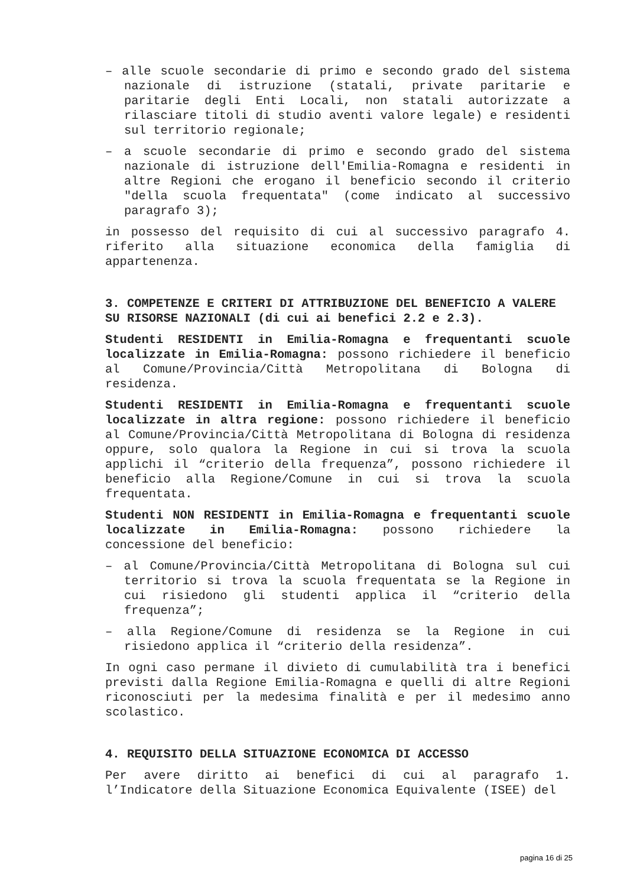– alle scuole secondarie di primo e secondo grado del sistema nazionale di istruzione (statali, private paritarie e paritarie degli Enti Locali, non statali autorizzate a rilasciare titoli di studio aventi valore legale) e residenti sul territorio regionale;
– a scuole secondarie di primo e secondo grado del sistema nazionale di istruzione dell'Emilia-Romagna e residenti in altre Regioni che erogano il beneficio secondo il criterio "della scuola frequentata" (come indicato al successivo paragrafo 3);
in possesso del requisito di cui al successivo paragrafo 4. riferito alla situazione economica della famiglia di appartenenza.
3. COMPETENZE E CRITERI DI ATTRIBUZIONE DEL BENEFICIO A VALERE SU RISORSE NAZIONALI (di cui ai benefici 2.2 e 2.3).
Studenti RESIDENTI in Emilia-Romagna e frequentanti scuole localizzate in Emilia-Romagna: possono richiedere il beneficio al Comune/Provincia/Città Metropolitana di Bologna di residenza.
Studenti RESIDENTI in Emilia-Romagna e frequentanti scuole localizzate in altra regione: possono richiedere il beneficio al Comune/Provincia/Città Metropolitana di Bologna di residenza oppure, solo qualora la Regione in cui si trova la scuola applichi il “criterio della frequenza”, possono richiedere il beneficio alla Regione/Comune in cui si trova la scuola frequentata.
Studenti NON RESIDENTI in Emilia-Romagna e frequentanti scuole localizzate in Emilia-Romagna: possono richiedere la concessione del beneficio:
– al Comune/Provincia/Città Metropolitana di Bologna sul cui territorio si trova la scuola frequentata se la Regione in cui risiedono gli studenti applica il “criterio della frequenza”;
– alla Regione/Comune di residenza se la Regione in cui risiedono applica il “criterio della residenza”.
In ogni caso permane il divieto di cumulabilità tra i benefici previsti dalla Regione Emilia-Romagna e quelli di altre Regioni riconosciuti per la medesima finalità e per il medesimo anno scolastico.
4. REQUISITO DELLA SITUAZIONE ECONOMICA DI ACCESSO
Per avere diritto ai benefici di cui al paragrafo 1. l’Indicatore della Situazione Economica Equivalente (ISEE) del
pagina 16 di 25